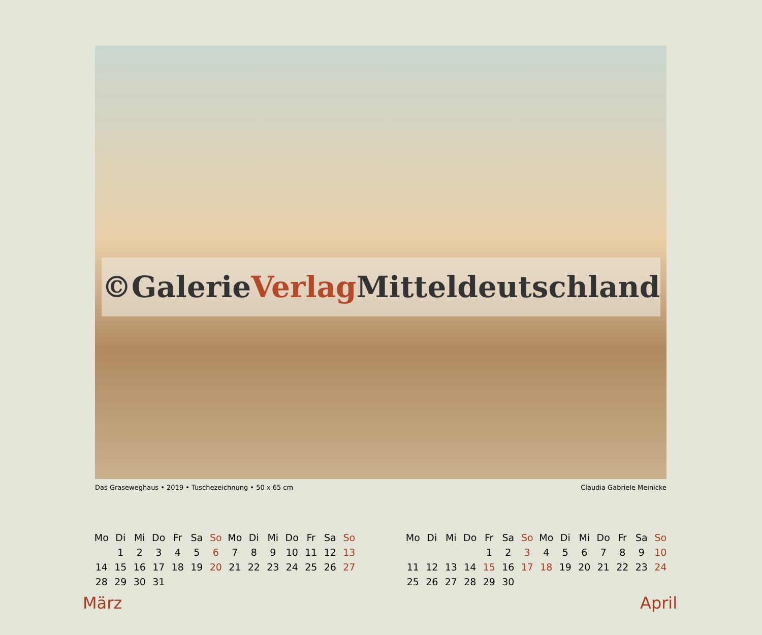©Galerie Verlag Mitteldeutschland
Das Graseweghaus • 2019 • Tuschezeichnung • 50 x 65 cm
Claudia Gabriele Meinicke
| Mo | Di | Mi | Do | Fr | Sa | So | Mo | Di | Mi | Do | Fr | Sa | So |
| --- | --- | --- | --- | --- | --- | --- | --- | --- | --- | --- | --- | --- | --- |
| | 1 | 2 | 3 | 4 | 5 | 6 | 7 | 8 | 9 | 10 | 11 | 12 | 13 |
| 14 | 15 | 16 | 17 | 18 | 19 | 20 | 21 | 22 | 23 | 24 | 25 | 26 | 27 |
| 28 | 29 | 30 | 31 | | | | | | | | | | |
| Mo | Di | Mi | Do | Fr | Sa | So | Mo | Di | Mi | Do | Fr | Sa | So |
| --- | --- | --- | --- | --- | --- | --- | --- | --- | --- | --- | --- | --- | --- |
| | | | | 1 | 2 | 3 | 4 | 5 | 6 | 7 | 8 | 9 | 10 |
| 11 | 12 | 13 | 14 | 15 | 16 | 17 | 18 | 19 | 20 | 21 | 22 | 23 | 24 |
| 25 | 26 | 27 | 28 | 29 | 30 | | | | | | | | |
März April